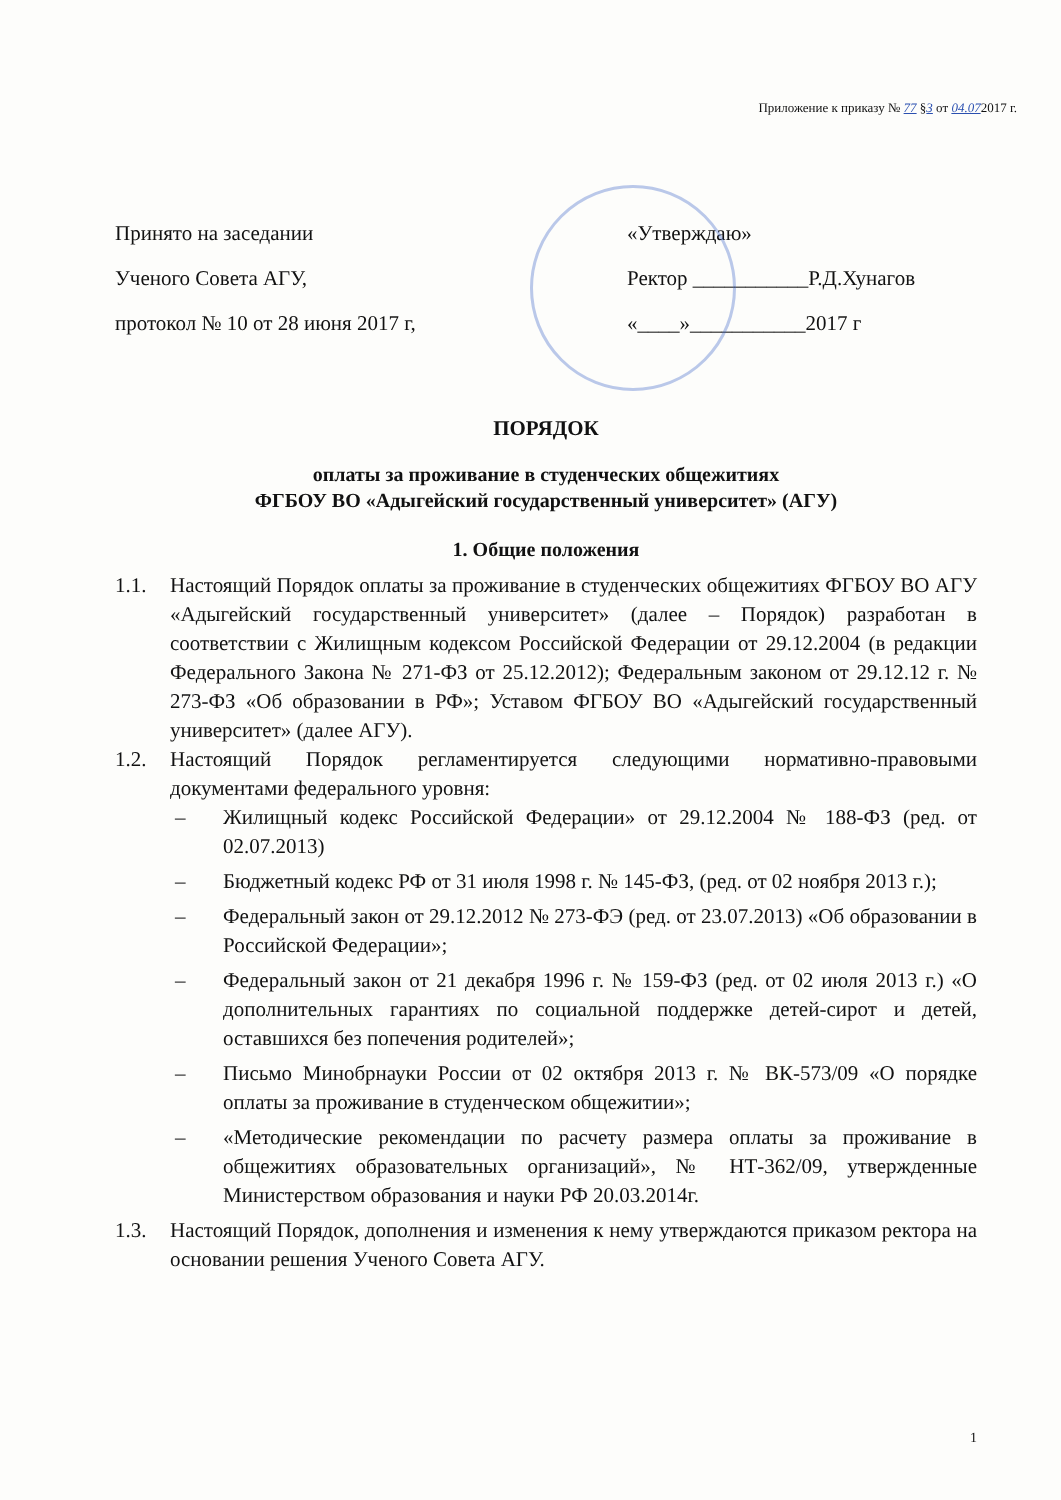Приложение к приказу № 77 §3 от 04.072017 г.
Принято на заседании
Ученого Совета АГУ,
протокол № 10 от 28 июня 2017 г,
«Утверждаю»
Ректор ___________Р.Д.Хунагов
«____»___________2017 г
ПОРЯДОК
оплаты за проживание в студенческих общежитиях
ФГБОУ ВО «Адыгейский государственный университет» (АГУ)
1. Общие положения
1.1. Настоящий Порядок оплаты за проживание в студенческих общежитиях ФГБОУ ВО АГУ «Адыгейский государственный университет» (далее – Порядок) разработан в соответствии с Жилищным кодексом Российской Федерации от 29.12.2004 (в редакции Федерального Закона № 271-ФЗ от 25.12.2012); Федеральным законом от 29.12.12 г. № 273-ФЗ «Об образовании в РФ»; Уставом ФГБОУ ВО «Адыгейский государственный университет» (далее АГУ).
1.2. Настоящий Порядок регламентируется следующими нормативно-правовыми документами федерального уровня:
– Жилищный кодекс Российской Федерации» от 29.12.2004 № 188-ФЗ (ред. от 02.07.2013)
– Бюджетный кодекс РФ от 31 июля 1998 г. № 145-ФЗ, (ред. от 02 ноября 2013 г.);
– Федеральный закон от 29.12.2012 № 273-ФЭ (ред. от 23.07.2013) «Об образовании в Российской Федерации»;
– Федеральный закон от 21 декабря 1996 г. № 159-ФЗ (ред. от 02 июля 2013 г.) «О дополнительных гарантиях по социальной поддержке детей-сирот и детей, оставшихся без попечения родителей»;
– Письмо Минобрнауки России от 02 октября 2013 г. № ВК-573/09 «О порядке оплаты за проживание в студенческом общежитии»;
– «Методические рекомендации по расчету размера оплаты за проживание в общежитиях образовательных организаций», № НТ-362/09, утвержденные Министерством образования и науки РФ 20.03.2014г.
1.3. Настоящий Порядок, дополнения и изменения к нему утверждаются приказом ректора на основании решения Ученого Совета АГУ.
1